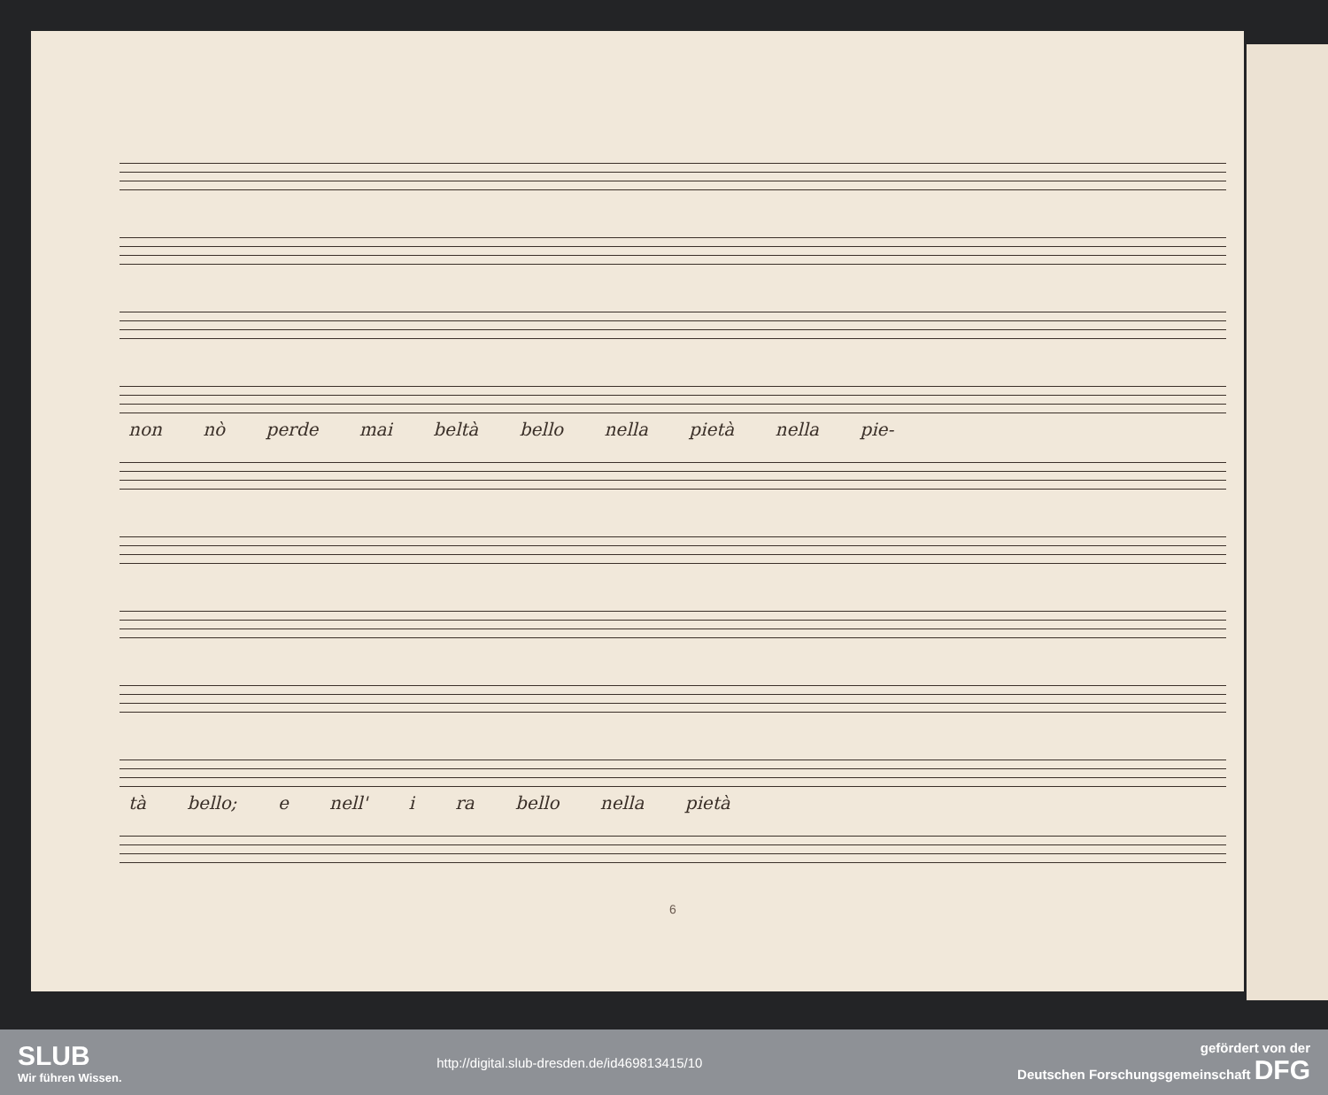non nò perde mai beltà bello nella pietà nella pie-
tà bello; e nell' i ra bello nella pietà
6
SLUB
Wir führen Wissen.
http://digital.slub-dresden.de/id469813415/10
gefördert von der
Deutschen Forschungsgemeinschaft DFG